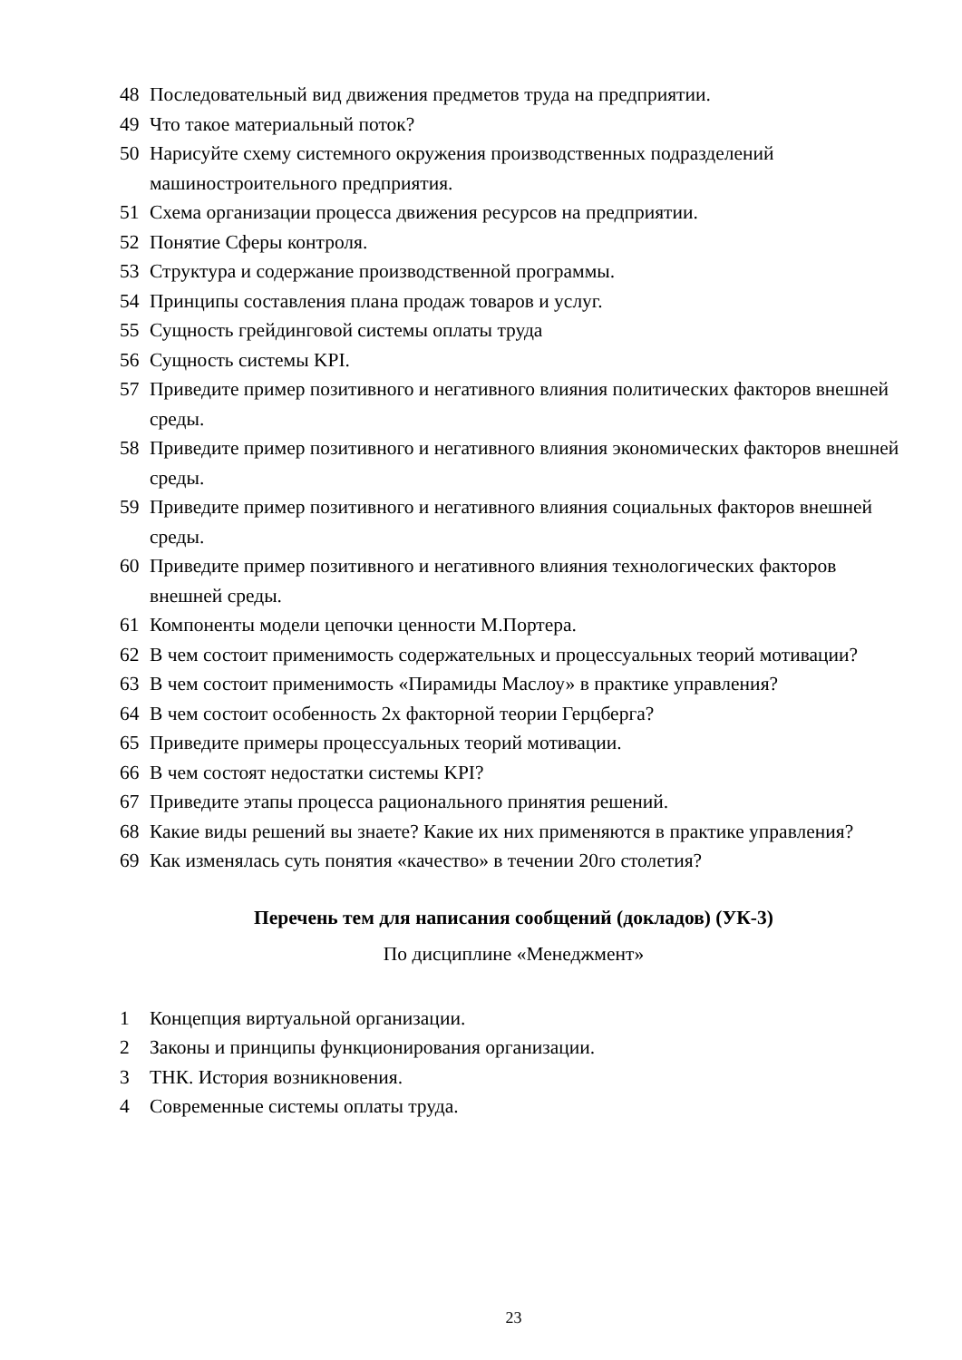48 Последовательный вид движения предметов труда на предприятии.
49 Что такое материальный поток?
50 Нарисуйте схему системного окружения производственных подразделений машиностроительного предприятия.
51 Схема организации процесса движения ресурсов на предприятии.
52 Понятие Сферы контроля.
53 Структура и содержание производственной программы.
54 Принципы составления плана продаж товаров и услуг.
55 Сущность грейдинговой системы оплаты труда
56 Сущность системы KPI.
57 Приведите пример позитивного и негативного влияния политических факторов внешней среды.
58 Приведите пример позитивного и негативного влияния экономических факторов внешней среды.
59 Приведите пример позитивного и негативного влияния социальных факторов внешней среды.
60 Приведите пример позитивного и негативного влияния технологических факторов внешней среды.
61 Компоненты модели цепочки ценности М.Портера.
62 В чем состоит применимость содержательных и процессуальных теорий мотивации?
63 В чем состоит применимость «Пирамиды Маслоу» в практике управления?
64 В чем состоит особенность 2х факторной теории Герцберга?
65 Приведите примеры процессуальных теорий мотивации.
66 В чем состоят недостатки системы KPI?
67 Приведите этапы процесса рационального принятия решений.
68 Какие виды решений вы знаете? Какие их них применяются в практике управления?
69 Как изменялась суть понятия «качество» в течении 20го столетия?
Перечень тем для написания сообщений (докладов) (УК-3)
По дисциплине «Менеджмент»
1 Концепция виртуальной организации.
2 Законы и принципы функционирования организации.
3 ТНК. История возникновения.
4 Современные системы оплаты труда.
23